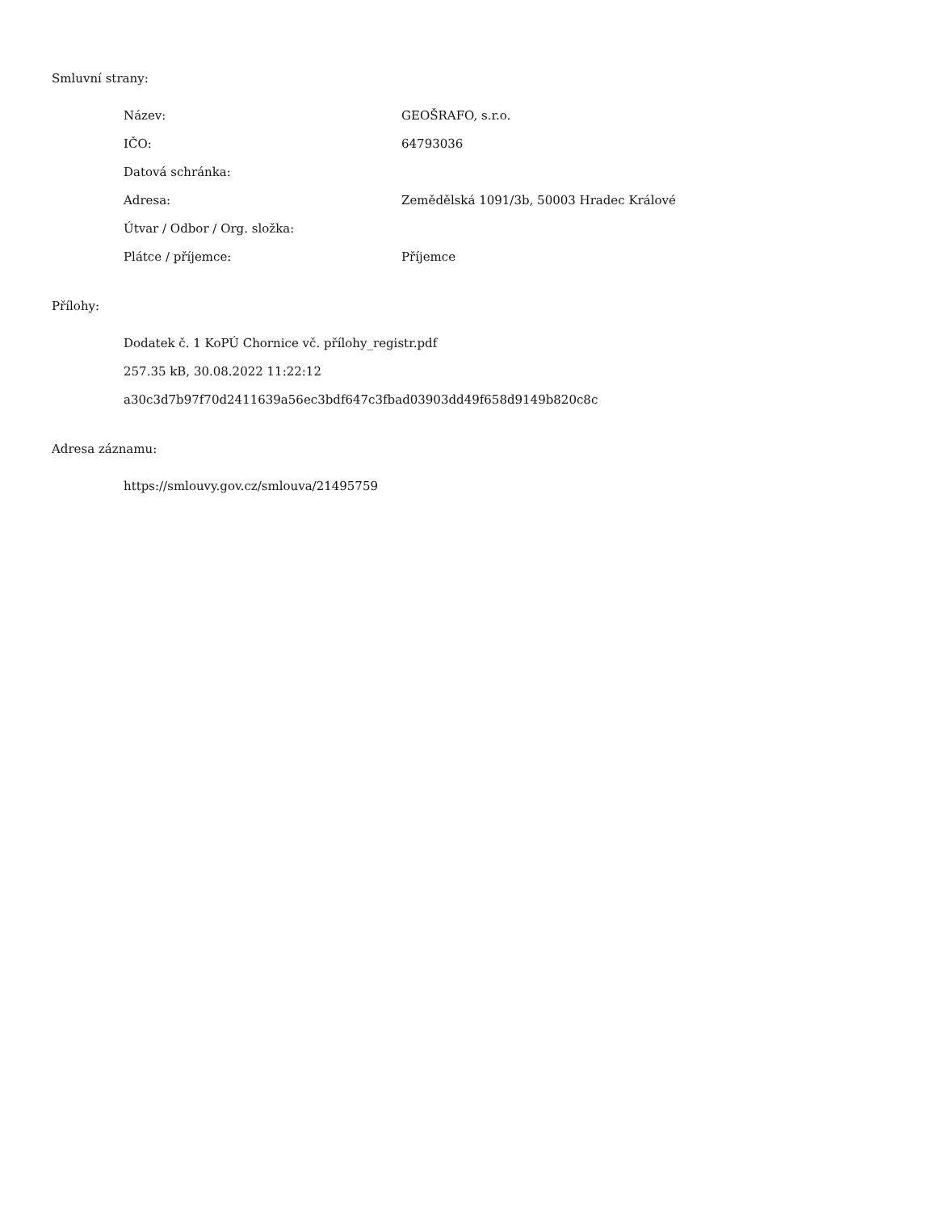Smluvní strany:
| Název: | GEOŠRAFO, s.r.o. |
| IČO: | 64793036 |
| Datová schránka: | |
| Adresa: | Zemědělská 1091/3b, 50003 Hradec Králové |
| Útvar / Odbor / Org. složka: | |
| Plátce / příjemce: | Příjemce |
Přílohy:
Dodatek č. 1 KoPÚ Chornice vč. přílohy_registr.pdf
257.35 kB, 30.08.2022 11:22:12
a30c3d7b97f70d2411639a56ec3bdf647c3fbad03903dd49f658d9149b820c8c
Adresa záznamu:
https://smlouvy.gov.cz/smlouva/21495759